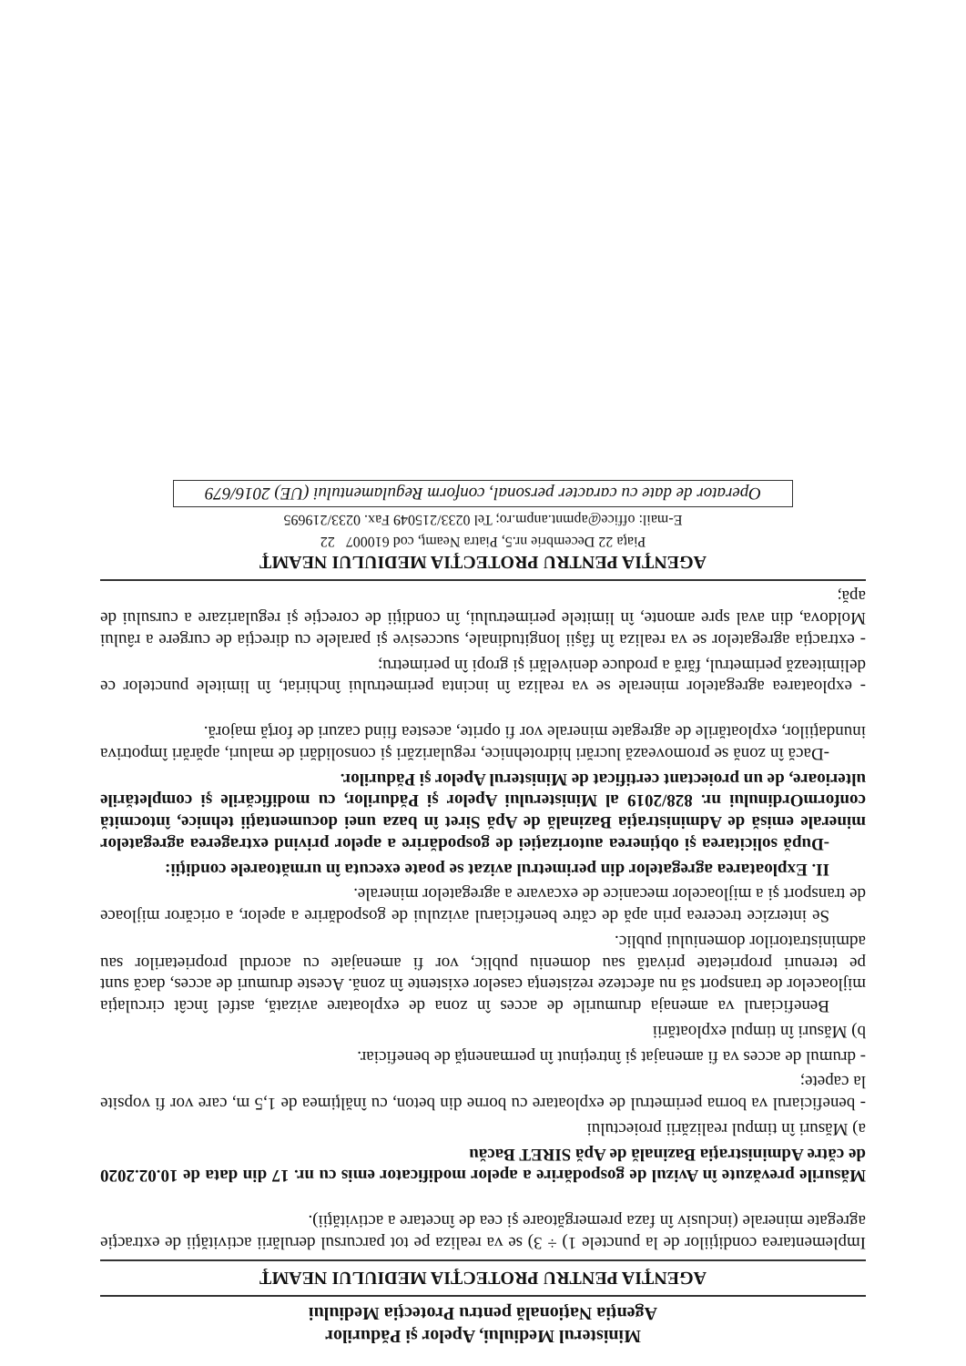Ministerul Mediului, Apelor şi Pădurilor
Agenţia Naţională pentru Protecţia Mediului
AGENŢIA PENTRU PROTECŢIA MEDIULUI NEAMŢ
Implementarea condiţiilor de la punctele 1) ÷ 3) se va realiza pe tot parcursul derulării activităţii de extracţie agregate minerale (inclusiv în faza premergătoare şi cea de încetare a activităţii).
Măsurile prevăzute în Avizul de gospodărire a apelor modificator emis cu nr. 17 din data de 10.02.2020 de către Administraţia Bazinală de Apă SIRET Bacău
a) Măsuri în timpul realizării proiectului
- beneficiarul va borna perimetrul de exploatare cu borne din beton, cu înălţimea de 1,5 m, care vor fi vopsite la capete;
- drumul de acces va fi amenajat şi întreţinut în permanenţă de beneficiar.
b) Măsuri în timpul exploatării
Beneficiarul va amenaja drumurile de acces în zona de exploatare avizată, astfel încât circulaţia mijloacelor de transport să nu afecteze rezistenţa caselor existente în zonă. Aceste drumuri de acces, dacă sunt pe terenuri proprietate privată sau domeniu public, vor fi amenajate cu acordul proprietarilor sau administratorilor domeniului public.
Se interzice trecerea prin apă de către beneficiarul avizului de gospodărire a apelor, a oricăror mijloace de transport şi a mijloacelor mecanice de excavare a agregatelor minerale.
II. Exploatarea agregatelor din perimetrul avizat se poate executa în următoarele condiţii:
-După solicitarea şi obţinerea autorizaţiei de gospodărire a apelor privind extragerea agregatelor minerale emisă de Administraţia Bazinală de Apă Siret în baza unei documentaţii tehnice, întocmită conformOrdinului nr. 828/2019 al Ministerului Apelor şi Pădurilor, cu modificările şi completările ulterioare, de un proiectant certificat de Ministerul Apelor şi Pădurilor.
-Dacă în zonă se promovează lucrări hidrotehnice, regularizări şi consolidări de maluri, apărări împotriva inundaţiilor, exploatările de agregate minerale vor fi oprite, acestea fiind cazuri de forţă majoră.
- exploatarea agregatelor minerale se va realiza în incinta perimetrului închiriat, în limitele punctelor ce delimitează perimetrul, fără a produce denivelări şi gropi în perimetru;
- extracţia agregatelor se va realiza în fâşii longitudinale, succesive şi paralele cu direcţia de curgere a râului Moldova, din aval spre amonte, în limitele perimetrului, în condiţii de corecţie şi regularizare a cursului de apă;
AGENŢIA PENTRU PROTECŢIA MEDIULUI NEAMŢ
Piaţa 22 Decembrie nr.5, Piatra Neamţ, cod 610007 22
E-mail: office@apmnt.anpm.ro; Tel 0233/215049 Fax. 0233/219695
Operator de date cu caracter personal, conform Regulamentului (UE) 2016/679